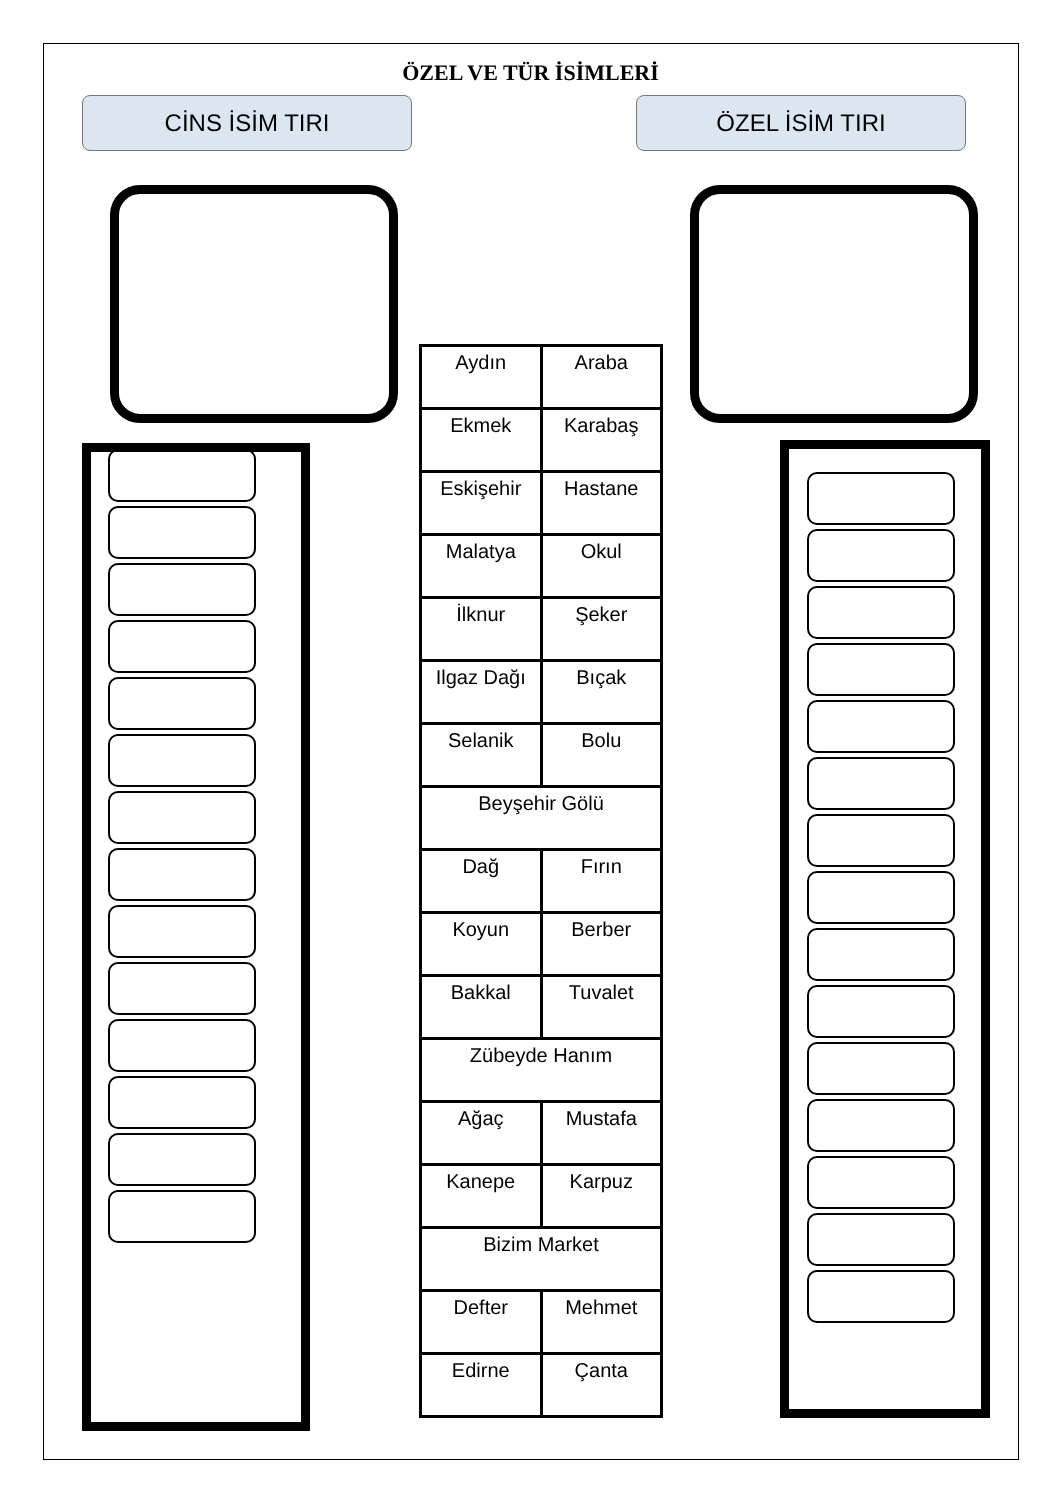ÖZEL VE TÜR İSİMLERİ
CİNS İSİM TIRI ÖZEL İSİM TIRI
| Aydın | Araba |
| Ekmek | Karabaş |
| Eskişehir | Hastane |
| Malatya | Okul |
| İlknur | Şeker |
| Ilgaz Dağı | Bıçak |
| Selanik | Bolu |
| Beyşehir Gölü | |
| Dağ | Fırın |
| Koyun | Berber |
| Bakkal | Tuvalet |
| Zübeyde Hanım | |
| Ağaç | Mustafa |
| Kanepe | Karpuz |
| Bizim Market | |
| Defter | Mehmet |
| Edirne | Çanta |